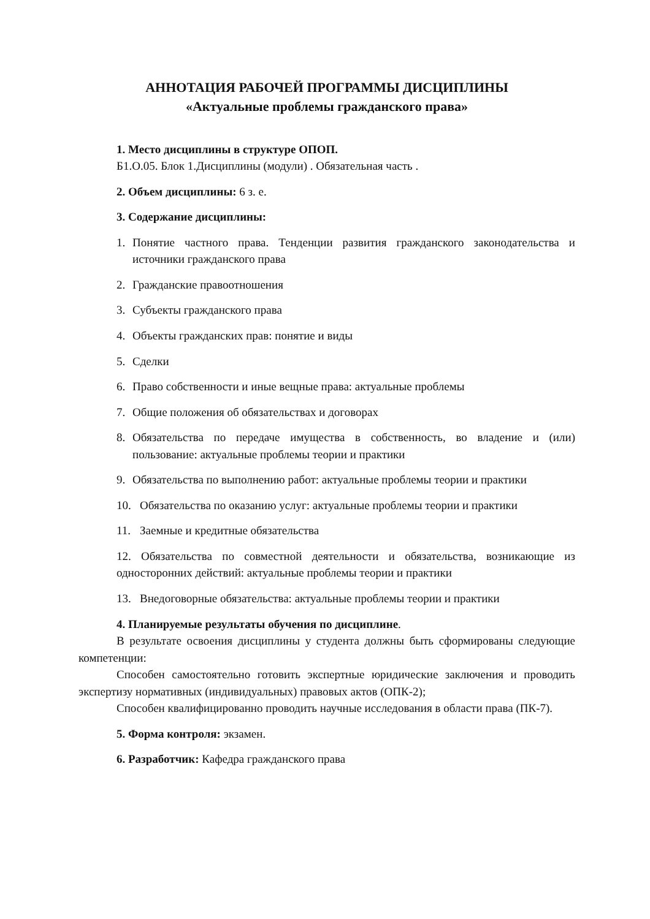АННОТАЦИЯ РАБОЧЕЙ ПРОГРАММЫ ДИСЦИПЛИНЫ
«Актуальные проблемы гражданского права»
1. Место дисциплины в структуре ОПОП.
Б1.О.05. Блок 1.Дисциплины (модули) . Обязательная часть .
2. Объем дисциплины: 6 з. е.
3. Содержание дисциплины:
1. Понятие частного права. Тенденции развития гражданского законодательства и источники гражданского права
2. Гражданские правоотношения
3. Субъекты гражданского права
4. Объекты гражданских прав: понятие и виды
5. Сделки
6. Право собственности и иные вещные права: актуальные проблемы
7. Общие положения об обязательствах и договорах
8. Обязательства по передаче имущества в собственность, во владение и (или) пользование: актуальные проблемы теории и практики
9. Обязательства по выполнению работ: актуальные проблемы теории и практики
10. Обязательства по оказанию услуг: актуальные проблемы теории и практики
11. Заемные и кредитные обязательства
12. Обязательства по совместной деятельности и обязательства, возникающие из односторонних действий: актуальные проблемы теории и практики
13. Внедоговорные обязательства: актуальные проблемы теории и практики
4. Планируемые результаты обучения по дисциплине.
В результате освоения дисциплины у студента должны быть сформированы следующие компетенции:
Способен самостоятельно готовить экспертные юридические заключения и проводить экспертизу нормативных (индивидуальных) правовых актов (ОПК-2);
Способен квалифицированно проводить научные исследования в области права (ПК-7).
5. Форма контроля: экзамен.
6. Разработчик: Кафедра гражданского права